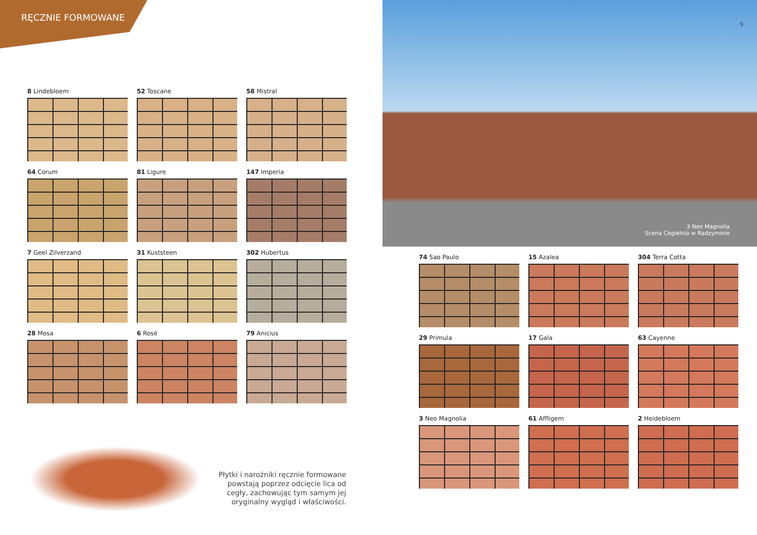RĘCZNIE FORMOWANE
8 Lindebloem
52 Toscane
58 Mistral
64 Corum
81 Ligure
147 Imperia
7 Geel Zilverzand
31 Kuststeen
302 Hubertus
28 Mosa
6 Rosé
79 Anicius
3 Neo Magnolia
Scena Cegielnia w Radzyminie
9
74 Sao Paulo
15 Azalea
304 Terra Cotta
29 Primula
17 Gala
63 Cayenne
3 Neo Magnolia
61 Affligem
2 Heidebloem
Płytki i narożniki ręcznie formowane powstają poprzez odcięcie lica od cegły, zachowując tym samym jej oryginalny wygląd i właściwości.